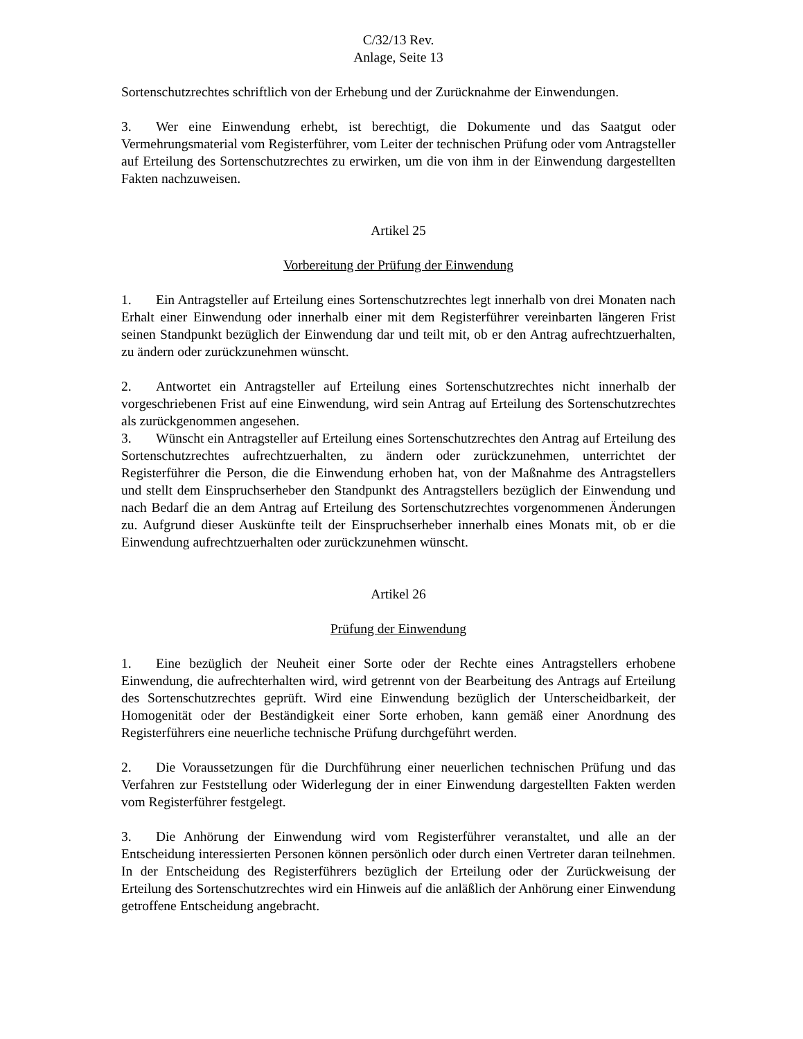C/32/13 Rev.
Anlage, Seite 13
Sortenschutzrechtes schriftlich von der Erhebung und der Zurücknahme der Einwendungen.
3. Wer eine Einwendung erhebt, ist berechtigt, die Dokumente und das Saatgut oder Vermehrungsmaterial vom Registerführer, vom Leiter der technischen Prüfung oder vom Antragsteller auf Erteilung des Sortenschutzrechtes zu erwirken, um die von ihm in der Einwendung dargestellten Fakten nachzuweisen.
Artikel 25
Vorbereitung der Prüfung der Einwendung
1. Ein Antragsteller auf Erteilung eines Sortenschutzrechtes legt innerhalb von drei Monaten nach Erhalt einer Einwendung oder innerhalb einer mit dem Registerführer vereinbarten längeren Frist seinen Standpunkt bezüglich der Einwendung dar und teilt mit, ob er den Antrag aufrechtzuerhalten, zu ändern oder zurückzunehmen wünscht.
2. Antwortet ein Antragsteller auf Erteilung eines Sortenschutzrechtes nicht innerhalb der vorgeschriebenen Frist auf eine Einwendung, wird sein Antrag auf Erteilung des Sortenschutzrechtes als zurückgenommen angesehen.
3. Wünscht ein Antragsteller auf Erteilung eines Sortenschutzrechtes den Antrag auf Erteilung des Sortenschutzrechtes aufrechtzuerhalten, zu ändern oder zurückzunehmen, unterrichtet der Registerführer die Person, die die Einwendung erhoben hat, von der Maßnahme des Antragstellers und stellt dem Einspruchserheber den Standpunkt des Antragstellers bezüglich der Einwendung und nach Bedarf die an dem Antrag auf Erteilung des Sortenschutzrechtes vorgenommenen Änderungen zu. Aufgrund dieser Auskünfte teilt der Einspruchserheber innerhalb eines Monats mit, ob er die Einwendung aufrechtzuerhalten oder zurückzunehmen wünscht.
Artikel 26
Prüfung der Einwendung
1. Eine bezüglich der Neuheit einer Sorte oder der Rechte eines Antragstellers erhobene Einwendung, die aufrechterhalten wird, wird getrennt von der Bearbeitung des Antrags auf Erteilung des Sortenschutzrechtes geprüft. Wird eine Einwendung bezüglich der Unterscheidbarkeit, der Homogenität oder der Beständigkeit einer Sorte erhoben, kann gemäß einer Anordnung des Registerführers eine neuerliche technische Prüfung durchgeführt werden.
2. Die Voraussetzungen für die Durchführung einer neuerlichen technischen Prüfung und das Verfahren zur Feststellung oder Widerlegung der in einer Einwendung dargestellten Fakten werden vom Registerführer festgelegt.
3. Die Anhörung der Einwendung wird vom Registerführer veranstaltet, und alle an der Entscheidung interessierten Personen können persönlich oder durch einen Vertreter daran teilnehmen. In der Entscheidung des Registerführers bezüglich der Erteilung oder der Zurückweisung der Erteilung des Sortenschutzrechtes wird ein Hinweis auf die anläßlich der Anhörung einer Einwendung getroffene Entscheidung angebracht.